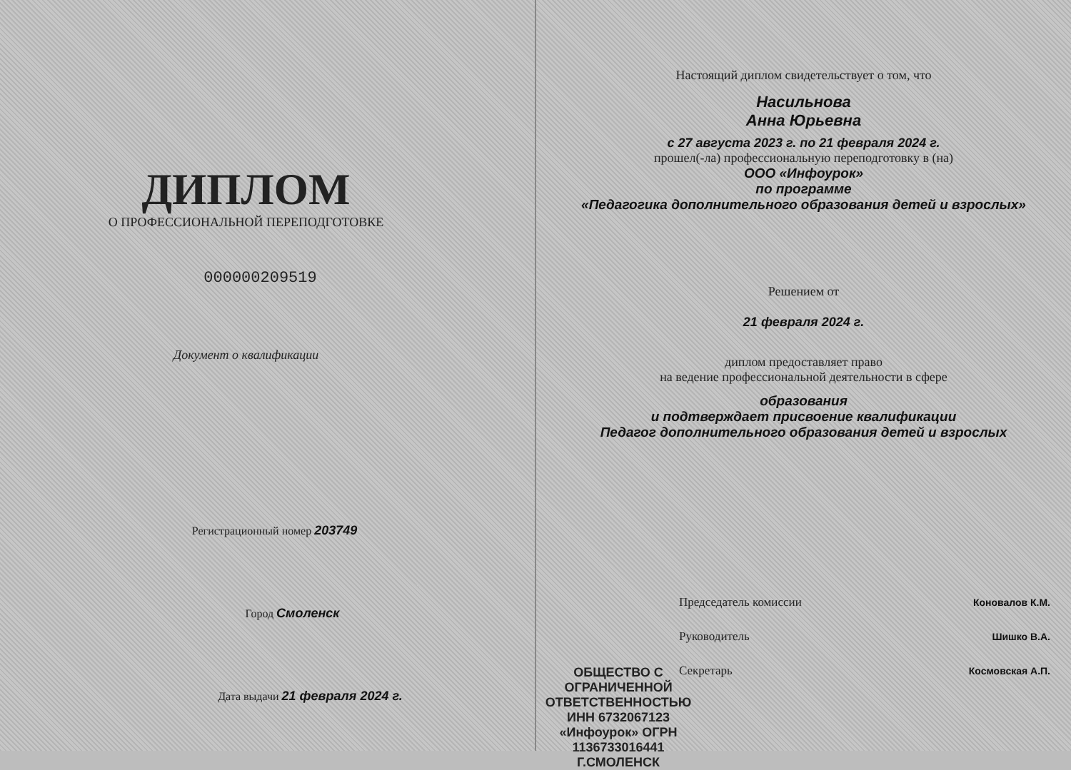ДИПЛОМ
О ПРОФЕССИОНАЛЬНОЙ ПЕРЕПОДГОТОВКЕ
000000209519
Документ о квалификации
Регистрационный номер 203749
Город Смоленск
Дата выдачи 21 февраля 2024 г.
Настоящий диплом свидетельствует о том, что
Насильнова
Анна Юрьевна
с 27 августа 2023 г. по 21 февраля 2024 г.
прошел(-ла) профессиональную переподготовку в (на)
ООО «Инфоурок»
по программе
«Педагогика дополнительного образования детей и взрослых»
Решением от
21 февраля 2024 г.
диплом предоставляет право
на ведение профессиональной деятельности в сфере
образования
и подтверждает присвоение квалификации
Педагог дополнительного образования детей и взрослых
ОБЩЕСТВО С ОГРАНИЧЕННОЙ ОТВЕТСТВЕННОСТЬЮ ИНН 6732067123 «Инфоурок» ОГРН 1136733016441 Г.СМОЛЕНСК
Председатель комиссии Коновалов К.М.
Руководитель Шишко В.А.
Секретарь Космовская А.П.